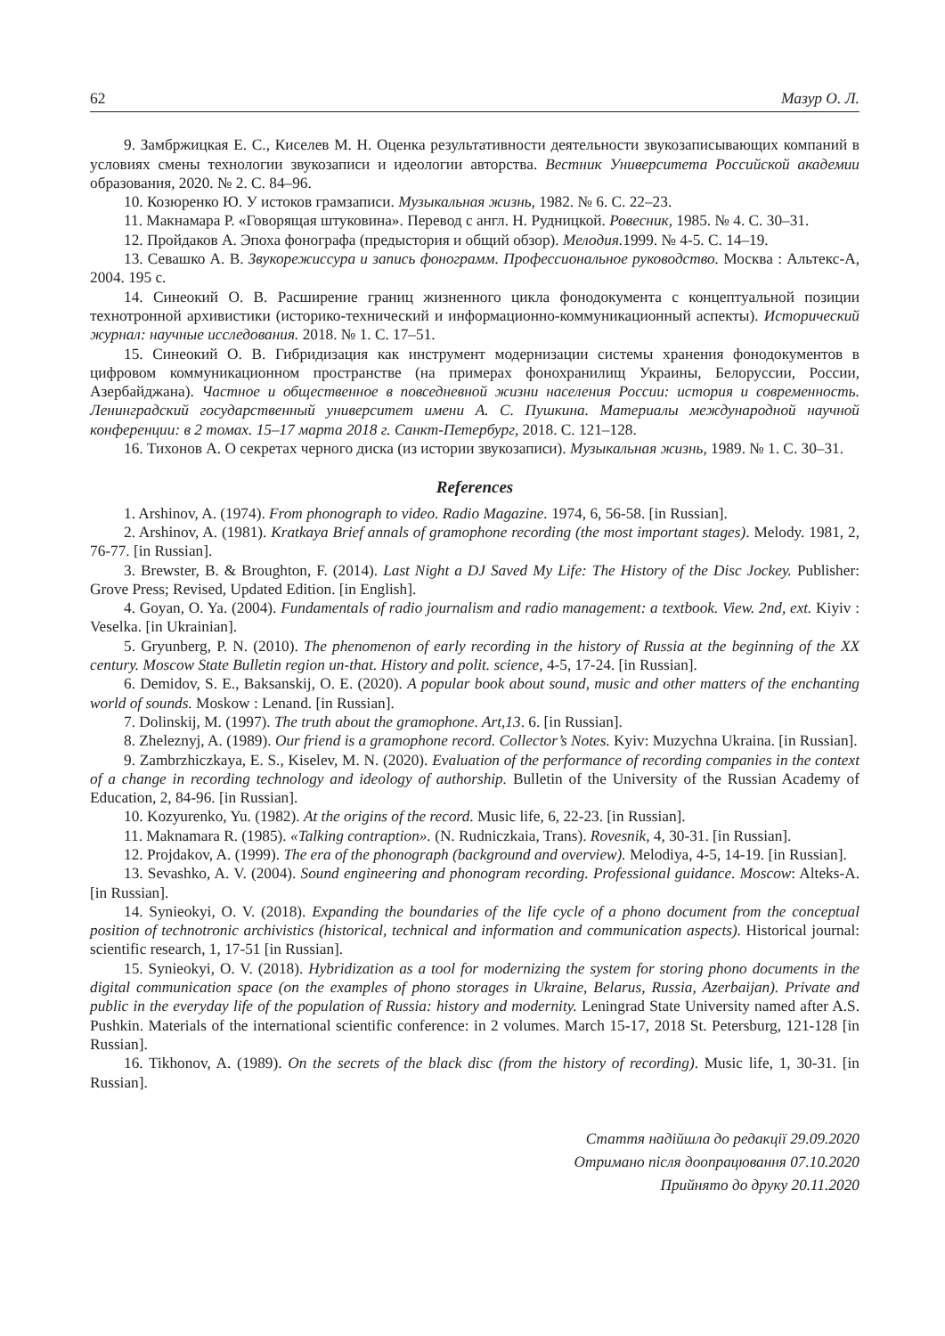62 Мазур О. Л.
9. Замбржицкая Е. С., Киселев М. Н. Оценка результативности деятельности звукозаписывающих компаний в условиях смены технологии звукозаписи и идеологии авторства. Вестник Университета Российской академии образования, 2020. № 2. С. 84–96.
10. Козюренко Ю. У истоков грамзаписи. Музыкальная жизнь, 1982. № 6. С. 22–23.
11. Макнамара Р. «Говорящая штуковина». Перевод с англ. Н. Рудницкой. Ровесник, 1985. № 4. С. 30–31.
12. Пройдаков А. Эпоха фонографа (предыстория и общий обзор). Мелодия. 1999. № 4-5. С. 14–19.
13. Севашко А. В. Звукорежиссура и запись фонограмм. Профессиональное руководство. Москва : Альтекс-А, 2004. 195 с.
14. Синеокий О. В. Расширение границ жизненного цикла фонодокумента с концептуальной позиции технотронной архивистики (историко-технический и информационно-коммуникационный аспекты). Исторический журнал: научные исследования. 2018. № 1. С. 17–51.
15. Синеокий О. В. Гибридизация как инструмент модернизации системы хранения фонодокументов в цифровом коммуникационном пространстве (на примерах фонохранилищ Украины, Белоруссии, России, Азербайджана). Частное и общественное в повседневной жизни населения России: история и современность. Ленинградский государственный университет имени А. С. Пушкина. Материалы международной научной конференции: в 2 томах. 15–17 марта 2018 г. Санкт-Петербург, 2018. С. 121–128.
16. Тихонов А. О секретах черного диска (из истории звукозаписи). Музыкальная жизнь, 1989. № 1. С. 30–31.
References
1. Arshinov, A. (1974). From phonograph to video. Radio Magazine. 1974, 6, 56-58. [in Russian].
2. Arshinov, A. (1981). Kratkaya Brief annals of gramophone recording (the most important stages). Melody. 1981, 2, 76-77. [in Russian].
3. Brewster, B. & Broughton, F. (2014). Last Night a DJ Saved My Life: The History of the Disc Jockey. Publisher: Grove Press; Revised, Updated Edition. [in English].
4. Goyan, O. Ya. (2004). Fundamentals of radio journalism and radio management: a textbook. View. 2nd, ext. Kiyiv : Veselka. [in Ukrainian].
5. Gryunberg, P. N. (2010). The phenomenon of early recording in the history of Russia at the beginning of the XX century. Moscow State Bulletin region un-that. History and polit. science, 4-5, 17-24. [in Russian].
6. Demidov, S. E., Baksanskij, O. E. (2020). A popular book about sound, music and other matters of the enchanting world of sounds. Moskow : Lenand. [in Russian].
7. Dolinskij, M. (1997). The truth about the gramophone. Art,13. 6. [in Russian].
8. Zheleznyj, A. (1989). Our friend is a gramophone record. Collector’s Notes. Kyiv: Muzychna Ukraina. [in Russian].
9. Zambrzhiczkaya, E. S., Kiselev, M. N. (2020). Evaluation of the performance of recording companies in the context of a change in recording technology and ideology of authorship. Bulletin of the University of the Russian Academy of Education, 2, 84-96. [in Russian].
10. Kozyurenko, Yu. (1982). At the origins of the record. Music life, 6, 22-23. [in Russian].
11. Maknamara R. (1985). «Talking contraption». (N. Rudniczkaia, Trans). Rovesnik, 4, 30-31. [in Russian].
12. Projdakov, A. (1999). The era of the phonograph (background and overview). Melodiya, 4-5, 14-19. [in Russian].
13. Sevashko, A. V. (2004). Sound engineering and phonogram recording. Professional guidance. Moscow: Alteks-A. [in Russian].
14. Synieokyi, O. V. (2018). Expanding the boundaries of the life cycle of a phono document from the conceptual position of technotronic archivistics (historical, technical and information and communication aspects). Historical journal: scientific research, 1, 17-51 [in Russian].
15. Synieokyi, O. V. (2018). Hybridization as a tool for modernizing the system for storing phono documents in the digital communication space (on the examples of phono storages in Ukraine, Belarus, Russia, Azerbaijan). Private and public in the everyday life of the population of Russia: history and modernity. Leningrad State University named after A.S. Pushkin. Materials of the international scientific conference: in 2 volumes. March 15-17, 2018 St. Petersburg, 121-128 [in Russian].
16. Tikhonov, A. (1989). On the secrets of the black disc (from the history of recording). Music life, 1, 30-31. [in Russian].
Стаття надійшла до редакції 29.09.2020
Отримано після доопрацювання 07.10.2020
Прийнято до друку 20.11.2020